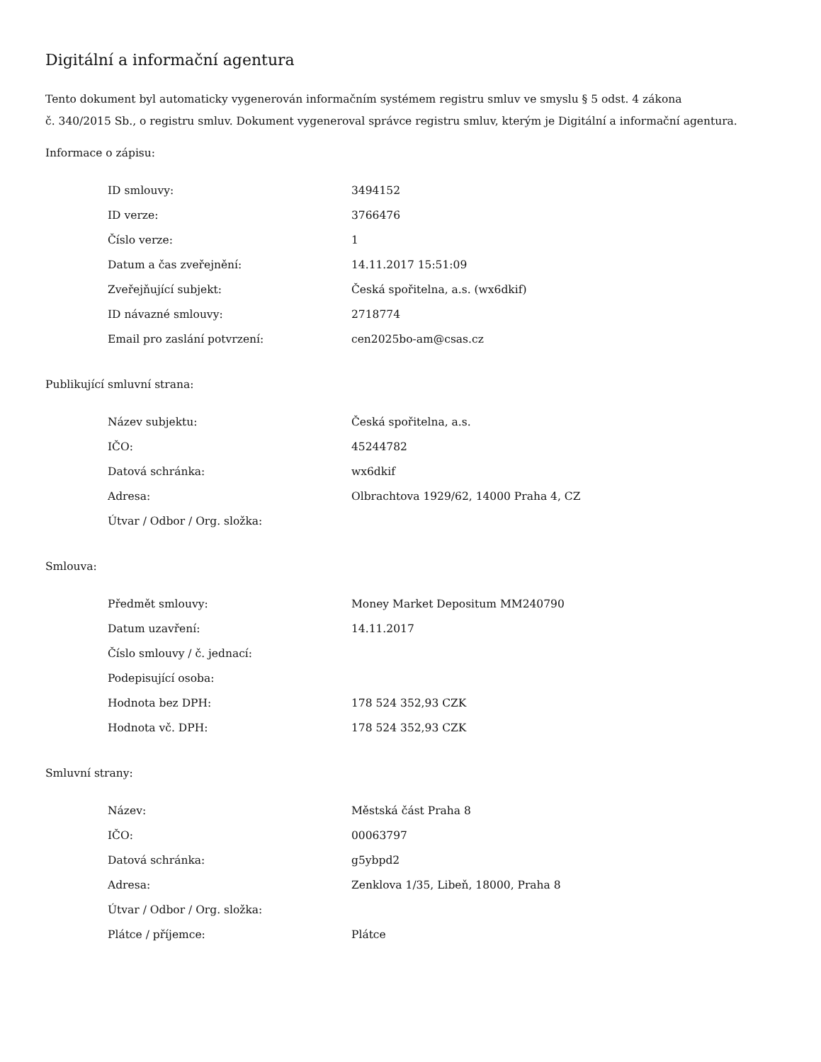Digitální a informační agentura
Tento dokument byl automaticky vygenerován informačním systémem registru smluv ve smyslu § 5 odst. 4 zákona
č. 340/2015 Sb., o registru smluv. Dokument vygeneroval správce registru smluv, kterým je Digitální a informační agentura.
Informace o zápisu:
| ID smlouvy: | 3494152 |
| ID verze: | 3766476 |
| Číslo verze: | 1 |
| Datum a čas zveřejnění: | 14.11.2017 15:51:09 |
| Zveřejňující subjekt: | Česká spořitelna, a.s. (wx6dkif) |
| ID návazné smlouvy: | 2718774 |
| Email pro zaslání potvrzení: | cen2025bo-am@csas.cz |
Publikující smluvní strana:
| Název subjektu: | Česká spořitelna, a.s. |
| IČO: | 45244782 |
| Datová schránka: | wx6dkif |
| Adresa: | Olbrachtova 1929/62, 14000 Praha 4, CZ |
| Útvar / Odbor / Org. složka: | |
Smlouva:
| Předmět smlouvy: | Money Market Depositum MM240790 |
| Datum uzavření: | 14.11.2017 |
| Číslo smlouvy / č. jednací: | |
| Podepisující osoba: | |
| Hodnota bez DPH: | 178 524 352,93 CZK |
| Hodnota vč. DPH: | 178 524 352,93 CZK |
Smluvní strany:
| Název: | Městská část Praha 8 |
| IČO: | 00063797 |
| Datová schránka: | g5ybpd2 |
| Adresa: | Zenklova 1/35, Libeň, 18000, Praha 8 |
| Útvar / Odbor / Org. složka: | |
| Plátce / příjemce: | Plátce |